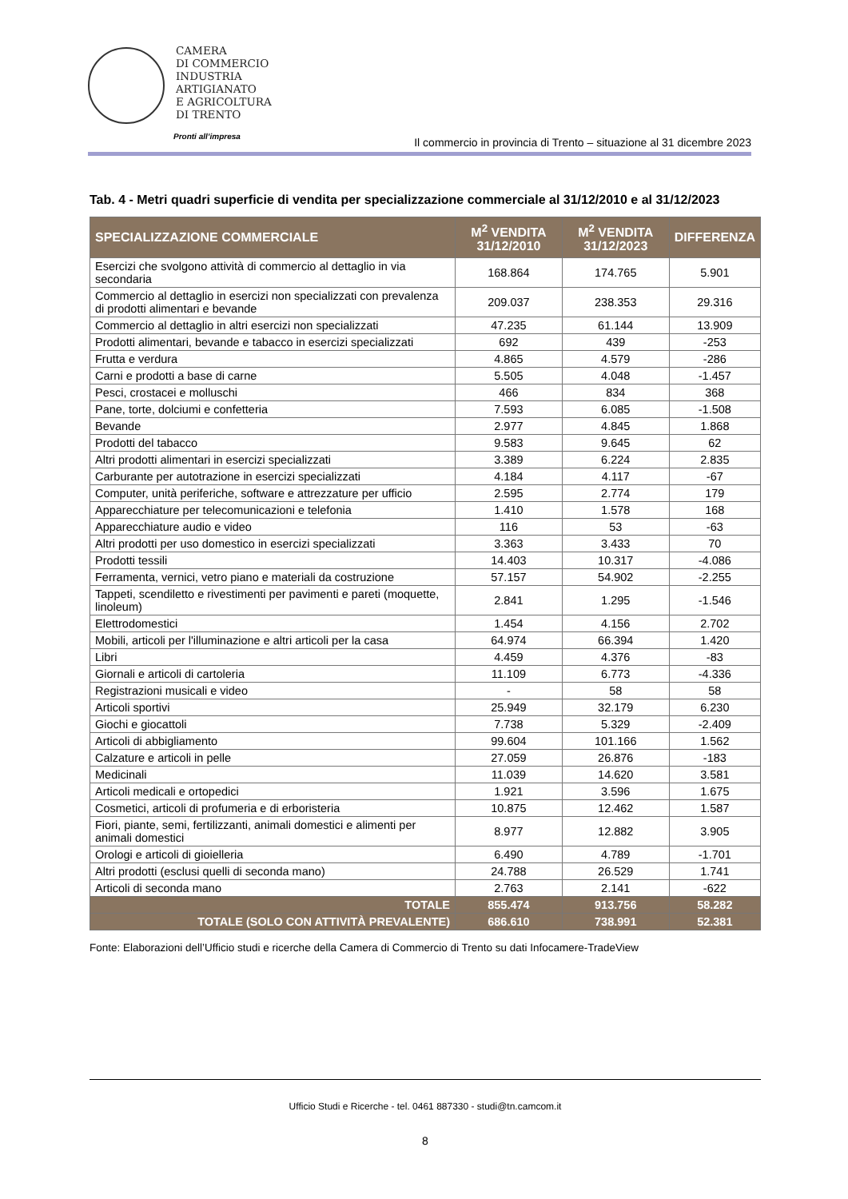CAMERA
DI COMMERCIO
INDUSTRIA
ARTIGIANATO
E AGRICOLTURA
DI TRENTO
Pronti all’impresa
Il commercio in provincia di Trento – situazione al 31 dicembre 2023
Tab. 4 - Metri quadri superficie di vendita per specializzazione commerciale al 31/12/2010 e al 31/12/2023
| SPECIALIZZAZIONE COMMERCIALE | M<sup>2</sup> VENDITA 31/12/2010 | M<sup>2</sup> VENDITA 31/12/2023 | DIFFERENZA |
| --- | --- | --- | --- |
| Esercizi che svolgono attività di commercio al dettaglio in via secondaria | 168.864 | 174.765 | 5.901 |
| Commercio al dettaglio in esercizi non specializzati con prevalenza di prodotti alimentari e bevande | 209.037 | 238.353 | 29.316 |
| Commercio al dettaglio in altri esercizi non specializzati | 47.235 | 61.144 | 13.909 |
| Prodotti alimentari, bevande e tabacco in esercizi specializzati | 692 | 439 | -253 |
| Frutta e verdura | 4.865 | 4.579 | -286 |
| Carni e prodotti a base di carne | 5.505 | 4.048 | -1.457 |
| Pesci, crostacei e molluschi | 466 | 834 | 368 |
| Pane, torte, dolciumi e confetteria | 7.593 | 6.085 | -1.508 |
| Bevande | 2.977 | 4.845 | 1.868 |
| Prodotti del tabacco | 9.583 | 9.645 | 62 |
| Altri prodotti alimentari in esercizi specializzati | 3.389 | 6.224 | 2.835 |
| Carburante per autotrazione in esercizi specializzati | 4.184 | 4.117 | -67 |
| Computer, unità periferiche, software e attrezzature per ufficio | 2.595 | 2.774 | 179 |
| Apparecchiature per telecomunicazioni e telefonia | 1.410 | 1.578 | 168 |
| Apparecchiature audio e video | 116 | 53 | -63 |
| Altri prodotti per uso domestico in esercizi specializzati | 3.363 | 3.433 | 70 |
| Prodotti tessili | 14.403 | 10.317 | -4.086 |
| Ferramenta, vernici, vetro piano e materiali da costruzione | 57.157 | 54.902 | -2.255 |
| Tappeti, scendiletto e rivestimenti per pavimenti e pareti (moquette, linoleum) | 2.841 | 1.295 | -1.546 |
| Elettrodomestici | 1.454 | 4.156 | 2.702 |
| Mobili, articoli per l'illuminazione e altri articoli per la casa | 64.974 | 66.394 | 1.420 |
| Libri | 4.459 | 4.376 | -83 |
| Giornali e articoli di cartoleria | 11.109 | 6.773 | -4.336 |
| Registrazioni musicali e video | - | 58 | 58 |
| Articoli sportivi | 25.949 | 32.179 | 6.230 |
| Giochi e giocattoli | 7.738 | 5.329 | -2.409 |
| Articoli di abbigliamento | 99.604 | 101.166 | 1.562 |
| Calzature e articoli in pelle | 27.059 | 26.876 | -183 |
| Medicinali | 11.039 | 14.620 | 3.581 |
| Articoli medicali e ortopedici | 1.921 | 3.596 | 1.675 |
| Cosmetici, articoli di profumeria e di erboristeria | 10.875 | 12.462 | 1.587 |
| Fiori, piante, semi, fertilizzanti, animali domestici e alimenti per animali domestici | 8.977 | 12.882 | 3.905 |
| Orologi e articoli di gioielleria | 6.490 | 4.789 | -1.701 |
| Altri prodotti (esclusi quelli di seconda mano) | 24.788 | 26.529 | 1.741 |
| Articoli di seconda mano | 2.763 | 2.141 | -622 |
| TOTALE | 855.474 | 913.756 | 58.282 |
| TOTALE (SOLO CON ATTIVITÀ PREVALENTE) | 686.610 | 738.991 | 52.381 |
Fonte: Elaborazioni dell’Ufficio studi e ricerche della Camera di Commercio di Trento su dati Infocamere-TradeView
Ufficio Studi e Ricerche - tel. 0461 887330 - studi@tn.camcom.it
8